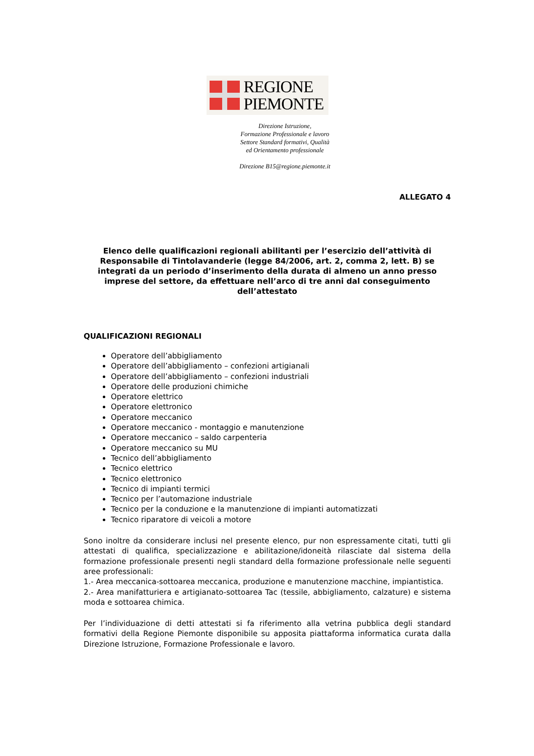REGIONE
PIEMONTE
Direzione Istruzione,
Formazione Professionale e lavoro
Settore Standard formativi, Qualità
ed Orientamento professionale
Direzione B15@regione.piemonte.it
ALLEGATO 4
Elenco delle qualificazioni regionali abilitanti per l’esercizio dell’attività di Responsabile di Tintolavanderie (legge 84/2006, art. 2, comma 2, lett. B) se integrati da un periodo d’inserimento della durata di almeno un anno presso imprese del settore, da effettuare nell’arco di tre anni dal conseguimento dell’attestato
QUALIFICAZIONI REGIONALI
Operatore dell’abbigliamento
Operatore dell’abbigliamento – confezioni artigianali
Operatore dell’abbigliamento – confezioni industriali
Operatore delle produzioni chimiche
Operatore elettrico
Operatore elettronico
Operatore meccanico
Operatore meccanico - montaggio e manutenzione
Operatore meccanico – saldo carpenteria
Operatore meccanico su MU
Tecnico dell’abbigliamento
Tecnico elettrico
Tecnico elettronico
Tecnico di impianti termici
Tecnico per l’automazione industriale
Tecnico per la conduzione e la manutenzione di impianti automatizzati
Tecnico riparatore di veicoli a motore
Sono inoltre da considerare inclusi nel presente elenco, pur non espressamente citati, tutti gli attestati di qualifica, specializzazione e abilitazione/idoneità rilasciate dal sistema della formazione professionale presenti negli standard della formazione professionale nelle seguenti aree professionali:
1.- Area meccanica-sottoarea meccanica, produzione e manutenzione macchine, impiantistica.
2.- Area manifatturiera e artigianato-sottoarea Tac (tessile, abbigliamento, calzature) e sistema moda e sottoarea chimica.
Per l’individuazione di detti attestati si fa riferimento alla vetrina pubblica degli standard formativi della Regione Piemonte disponibile su apposita piattaforma informatica curata dalla Direzione Istruzione, Formazione Professionale e lavoro.